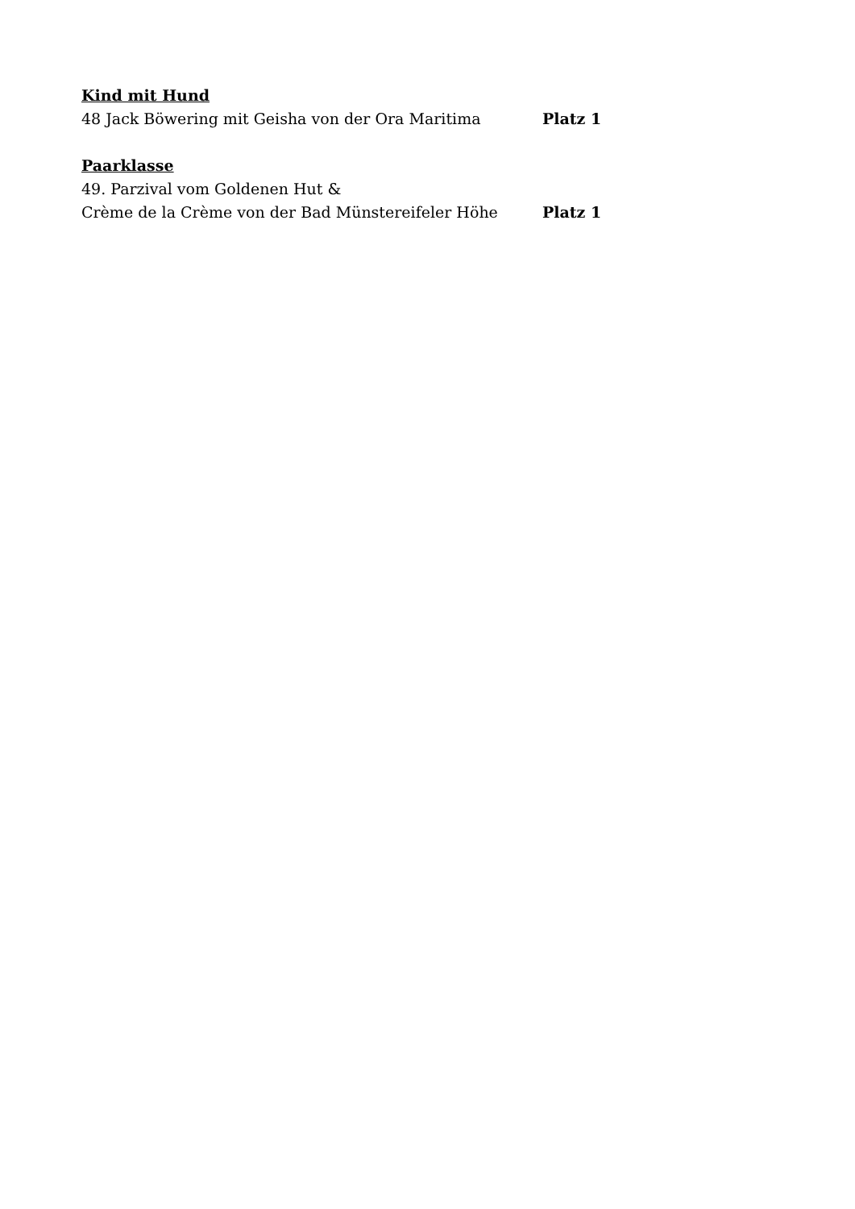Kind mit Hund
48 Jack Böwering mit Geisha von der Ora Maritima Platz 1
Paarklasse
49. Parzival vom Goldenen Hut &
Crème de la Crème von der Bad Münstereifeler Höhe Platz 1